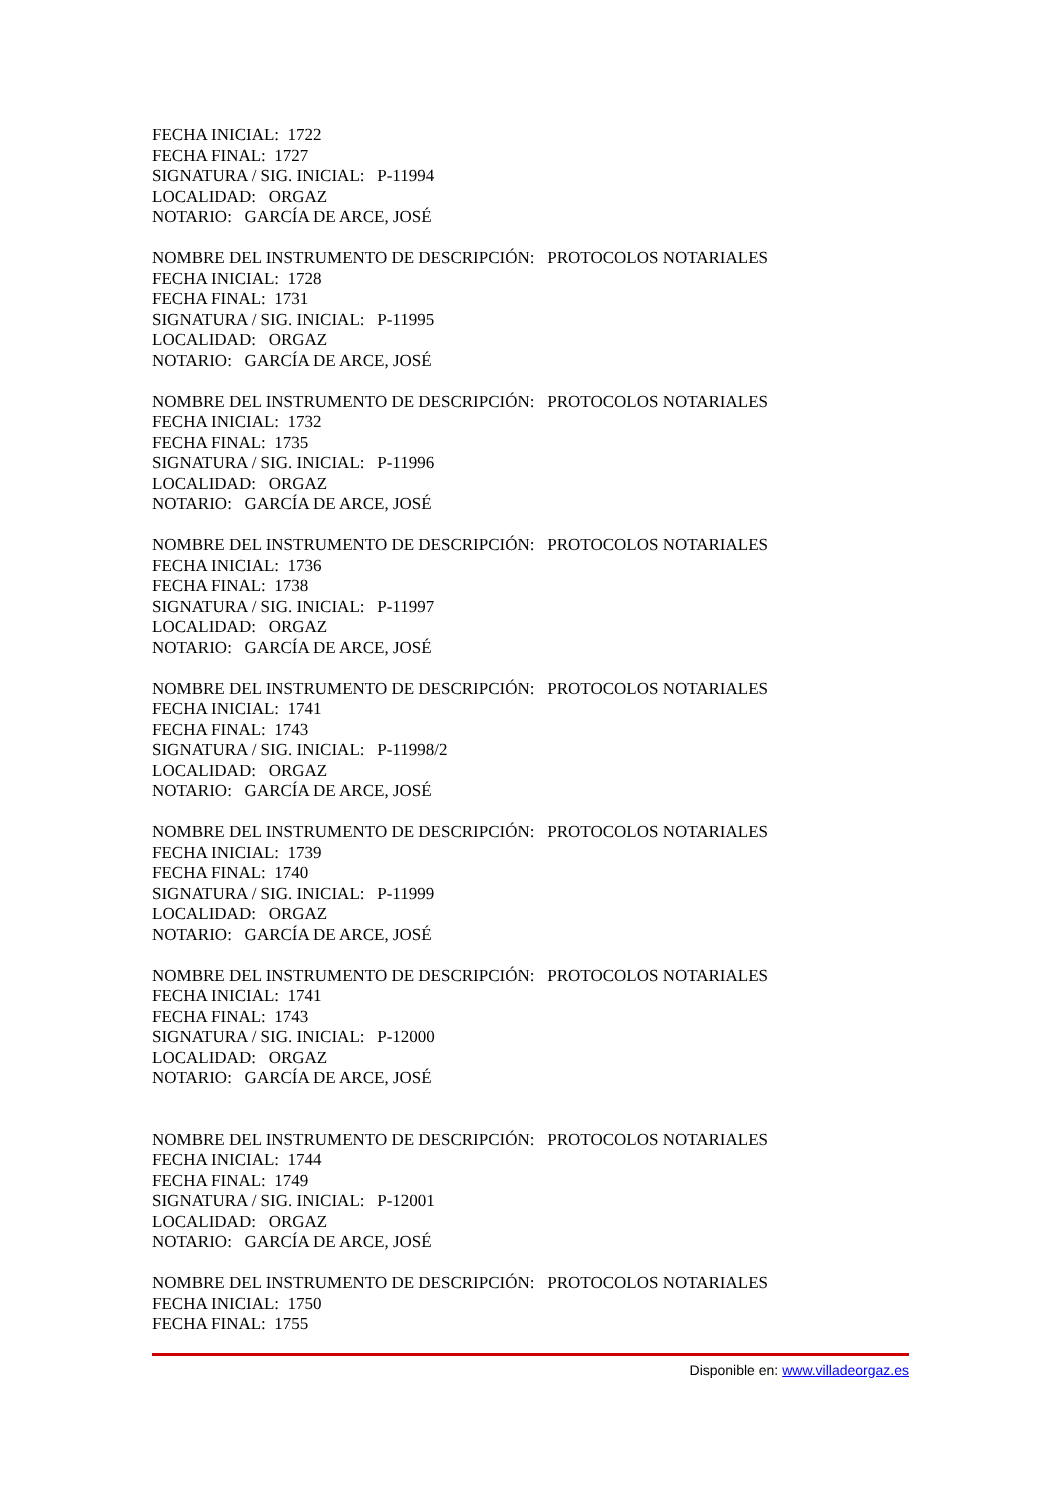FECHA INICIAL: 1722
FECHA FINAL: 1727
SIGNATURA / SIG. INICIAL: P-11994
LOCALIDAD: ORGAZ
NOTARIO: GARCÍA DE ARCE, JOSÉ
NOMBRE DEL INSTRUMENTO DE DESCRIPCIÓN: PROTOCOLOS NOTARIALES
FECHA INICIAL: 1728
FECHA FINAL: 1731
SIGNATURA / SIG. INICIAL: P-11995
LOCALIDAD: ORGAZ
NOTARIO: GARCÍA DE ARCE, JOSÉ
NOMBRE DEL INSTRUMENTO DE DESCRIPCIÓN: PROTOCOLOS NOTARIALES
FECHA INICIAL: 1732
FECHA FINAL: 1735
SIGNATURA / SIG. INICIAL: P-11996
LOCALIDAD: ORGAZ
NOTARIO: GARCÍA DE ARCE, JOSÉ
NOMBRE DEL INSTRUMENTO DE DESCRIPCIÓN: PROTOCOLOS NOTARIALES
FECHA INICIAL: 1736
FECHA FINAL: 1738
SIGNATURA / SIG. INICIAL: P-11997
LOCALIDAD: ORGAZ
NOTARIO: GARCÍA DE ARCE, JOSÉ
NOMBRE DEL INSTRUMENTO DE DESCRIPCIÓN: PROTOCOLOS NOTARIALES
FECHA INICIAL: 1741
FECHA FINAL: 1743
SIGNATURA / SIG. INICIAL: P-11998/2
LOCALIDAD: ORGAZ
NOTARIO: GARCÍA DE ARCE, JOSÉ
NOMBRE DEL INSTRUMENTO DE DESCRIPCIÓN: PROTOCOLOS NOTARIALES
FECHA INICIAL: 1739
FECHA FINAL: 1740
SIGNATURA / SIG. INICIAL: P-11999
LOCALIDAD: ORGAZ
NOTARIO: GARCÍA DE ARCE, JOSÉ
NOMBRE DEL INSTRUMENTO DE DESCRIPCIÓN: PROTOCOLOS NOTARIALES
FECHA INICIAL: 1741
FECHA FINAL: 1743
SIGNATURA / SIG. INICIAL: P-12000
LOCALIDAD: ORGAZ
NOTARIO: GARCÍA DE ARCE, JOSÉ
NOMBRE DEL INSTRUMENTO DE DESCRIPCIÓN: PROTOCOLOS NOTARIALES
FECHA INICIAL: 1744
FECHA FINAL: 1749
SIGNATURA / SIG. INICIAL: P-12001
LOCALIDAD: ORGAZ
NOTARIO: GARCÍA DE ARCE, JOSÉ
NOMBRE DEL INSTRUMENTO DE DESCRIPCIÓN: PROTOCOLOS NOTARIALES
FECHA INICIAL: 1750
FECHA FINAL: 1755
Disponible en: www.villadeorgaz.es